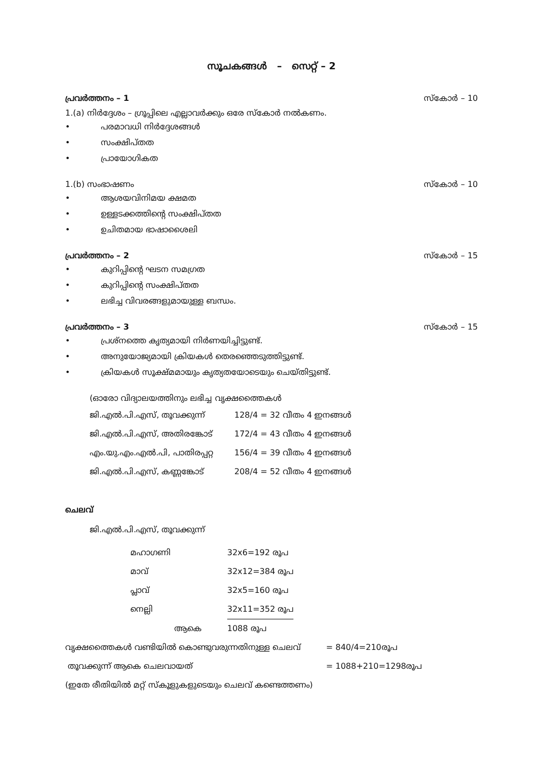സൂചകങ്ങൾ – സെറ്റ് – 2
പ്രവർത്തനം – 1 സ്കോർ – 10
1.(a) നിർദ്ദേശം – ഗ്രൂപ്പിലെ എല്ലാവർക്കും ഒരേ സ്കോർ നൽകണം.
• പരമാവധി നിർദ്ദേശങ്ങൾ
• സംക്ഷിപ്തത
• പ്രായോഗികത
1.(b) സംഭാഷണം സ്കോർ – 10
• ആശയവിനിമയ ക്ഷമത
• ഉള്ളടക്കത്തിന്റെ സംക്ഷിപ്തത
• ഉചിതമായ ഭാഷാശൈലി
പ്രവർത്തനം – 2 സ്കോർ – 15
• കുറിപ്പിന്റെ ഘടന സമഗ്രത
• കുറിപ്പിന്റെ സംക്ഷിപ്തത
• ലഭിച്ച വിവരങ്ങളുമായുള്ള ബന്ധം.
പ്രവർത്തനം – 3 സ്കോർ – 15
• പ്രശ്നത്തെ കൃത്യമായി നിർണയിച്ചിട്ടുണ്ട്.
• അനുയോജ്യമായി ക്രിയകൾ തെരഞ്ഞെടുത്തിട്ടുണ്ട്.
• ക്രിയകൾ സൂക്ഷ്മമായും കൃത്യതയോടെയും ചെയ്തിട്ടുണ്ട്.
(ഓരോ വിദ്യാലയത്തിനും ലഭിച്ച വൃക്ഷത്തൈകൾ
| ജി.എൽ.പി.എസ്, തൂവക്കുന്ന് | 128/4 = 32 വീതം 4 ഇനങ്ങൾ |
| ജി.എൽ.പി.എസ്, അതിരങ്കോട് | 172/4 = 43 വീതം 4 ഇനങ്ങൾ |
| എം.യു.എം.എൽ.പി, പാതിരപ്പറ്റ | 156/4 = 39 വീതം 4 ഇനങ്ങൾ |
| ജി.എൽ.പി.എസ്, കണ്ണങ്കോട് | 208/4 = 52 വീതം 4 ഇനങ്ങൾ |
ചെലവ്
ജി.എൽ.പി.എസ്, തൂവക്കുന്ന്
| മഹാഗണി | 32x6=192 രൂപ |
| മാവ് | 32x12=384 രൂപ |
| പ്ലാവ് | 32x5=160 രൂപ |
| നെല്ലി | 32x11=352 രൂപ |
| ആകെ | 1088 രൂപ |
| വൃക്ഷത്തൈകൾ വണ്ടിയിൽ കൊണ്ടുവരുന്നതിനുള്ള ചെലവ് | = 840/4=210രൂപ |
| തൂവക്കുന്ന് ആകെ ചെലവായത് | = 1088+210=1298രൂപ |
| (ഇതേ രീതിയിൽ മറ്റ് സ്കൂളുകളുടെയും ചെലവ് കണ്ടെത്തണം) | |